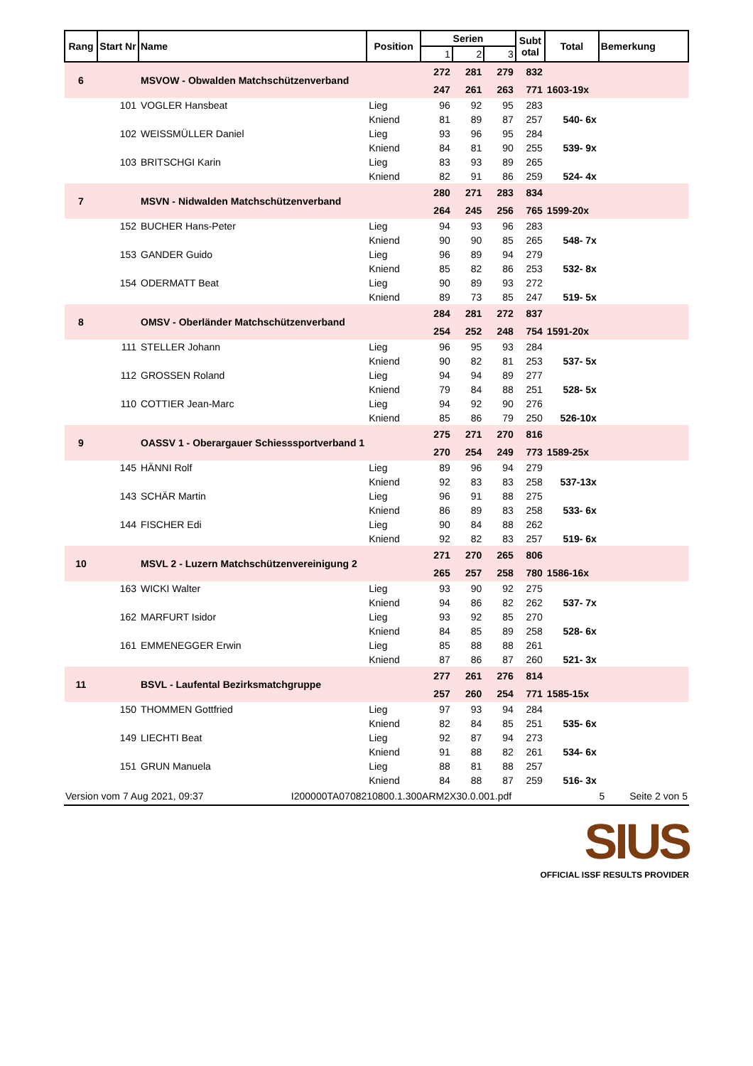| Rang | Start Nr | Name | Position | Serien | | | Subt otal | Total | Bemerkung |
| --- | --- | --- | --- | --- | --- | --- | --- | --- | --- |
| | | | | 1 | 2 | 3 | | | |
| 6 | | MSVOW - Obwalden Matchschützenverband | | 272 | 281 | 279 | 832 | | |
| | | | | 247 | 261 | 263 | 771 | 1603-19x | |
| | 101 | VOGLER Hansbeat | Lieg | 96 | 92 | 95 | 283 | | |
| | | | Kniend | 81 | 89 | 87 | 257 | 540- 6x | |
| | 102 | WEISSMÜLLER Daniel | Lieg | 93 | 96 | 95 | 284 | | |
| | | | Kniend | 84 | 81 | 90 | 255 | 539- 9x | |
| | 103 | BRITSCHGI Karin | Lieg | 83 | 93 | 89 | 265 | | |
| | | | Kniend | 82 | 91 | 86 | 259 | 524- 4x | |
| 7 | | MSVN - Nidwalden Matchschützenverband | | 280 | 271 | 283 | 834 | | |
| | | | | 264 | 245 | 256 | 765 | 1599-20x | |
| | 152 | BUCHER Hans-Peter | Lieg | 94 | 93 | 96 | 283 | | |
| | | | Kniend | 90 | 90 | 85 | 265 | 548- 7x | |
| | 153 | GANDER Guido | Lieg | 96 | 89 | 94 | 279 | | |
| | | | Kniend | 85 | 82 | 86 | 253 | 532- 8x | |
| | 154 | ODERMATT Beat | Lieg | 90 | 89 | 93 | 272 | | |
| | | | Kniend | 89 | 73 | 85 | 247 | 519- 5x | |
| 8 | | OMSV - Oberländer Matchschützenverband | | 284 | 281 | 272 | 837 | | |
| | | | | 254 | 252 | 248 | 754 | 1591-20x | |
| | 111 | STELLER Johann | Lieg | 96 | 95 | 93 | 284 | | |
| | | | Kniend | 90 | 82 | 81 | 253 | 537- 5x | |
| | 112 | GROSSEN Roland | Lieg | 94 | 94 | 89 | 277 | | |
| | | | Kniend | 79 | 84 | 88 | 251 | 528- 5x | |
| | 110 | COTTIER Jean-Marc | Lieg | 94 | 92 | 90 | 276 | | |
| | | | Kniend | 85 | 86 | 79 | 250 | 526-10x | |
| 9 | | OASSV 1 - Oberargauer Schiesssportverband 1 | | 275 | 271 | 270 | 816 | | |
| | | | | 270 | 254 | 249 | 773 | 1589-25x | |
| | 145 | HÄNNI Rolf | Lieg | 89 | 96 | 94 | 279 | | |
| | | | Kniend | 92 | 83 | 83 | 258 | 537-13x | |
| | 143 | SCHÄR Martin | Lieg | 96 | 91 | 88 | 275 | | |
| | | | Kniend | 86 | 89 | 83 | 258 | 533- 6x | |
| | 144 | FISCHER Edi | Lieg | 90 | 84 | 88 | 262 | | |
| | | | Kniend | 92 | 82 | 83 | 257 | 519- 6x | |
| 10 | | MSVL 2 - Luzern Matchschützenvereinigung 2 | | 271 | 270 | 265 | 806 | | |
| | | | | 265 | 257 | 258 | 780 | 1586-16x | |
| | 163 | WICKI Walter | Lieg | 93 | 90 | 92 | 275 | | |
| | | | Kniend | 94 | 86 | 82 | 262 | 537- 7x | |
| | 162 | MARFURT Isidor | Lieg | 93 | 92 | 85 | 270 | | |
| | | | Kniend | 84 | 85 | 89 | 258 | 528- 6x | |
| | 161 | EMMENEGGER Erwin | Lieg | 85 | 88 | 88 | 261 | | |
| | | | Kniend | 87 | 86 | 87 | 260 | 521- 3x | |
| 11 | | BSVL - Laufental Bezirksmatchgruppe | | 277 | 261 | 276 | 814 | | |
| | | | | 257 | 260 | 254 | 771 | 1585-15x | |
| | 150 | THOMMEN Gottfried | Lieg | 97 | 93 | 94 | 284 | | |
| | | | Kniend | 82 | 84 | 85 | 251 | 535- 6x | |
| | 149 | LIECHTI Beat | Lieg | 92 | 87 | 94 | 273 | | |
| | | | Kniend | 91 | 88 | 82 | 261 | 534- 6x | |
| | 151 | GRUN Manuela | Lieg | 88 | 81 | 88 | 257 | | |
| | | | Kniend | 84 | 88 | 87 | 259 | 516- 3x | |
Version vom 7 Aug 2021, 09:37 I200000TA0708210800.1.300ARM2X30.0.001.pdf 5 Seite 2 von 5
SIUS
OFFICIAL ISSF RESULTS PROVIDER